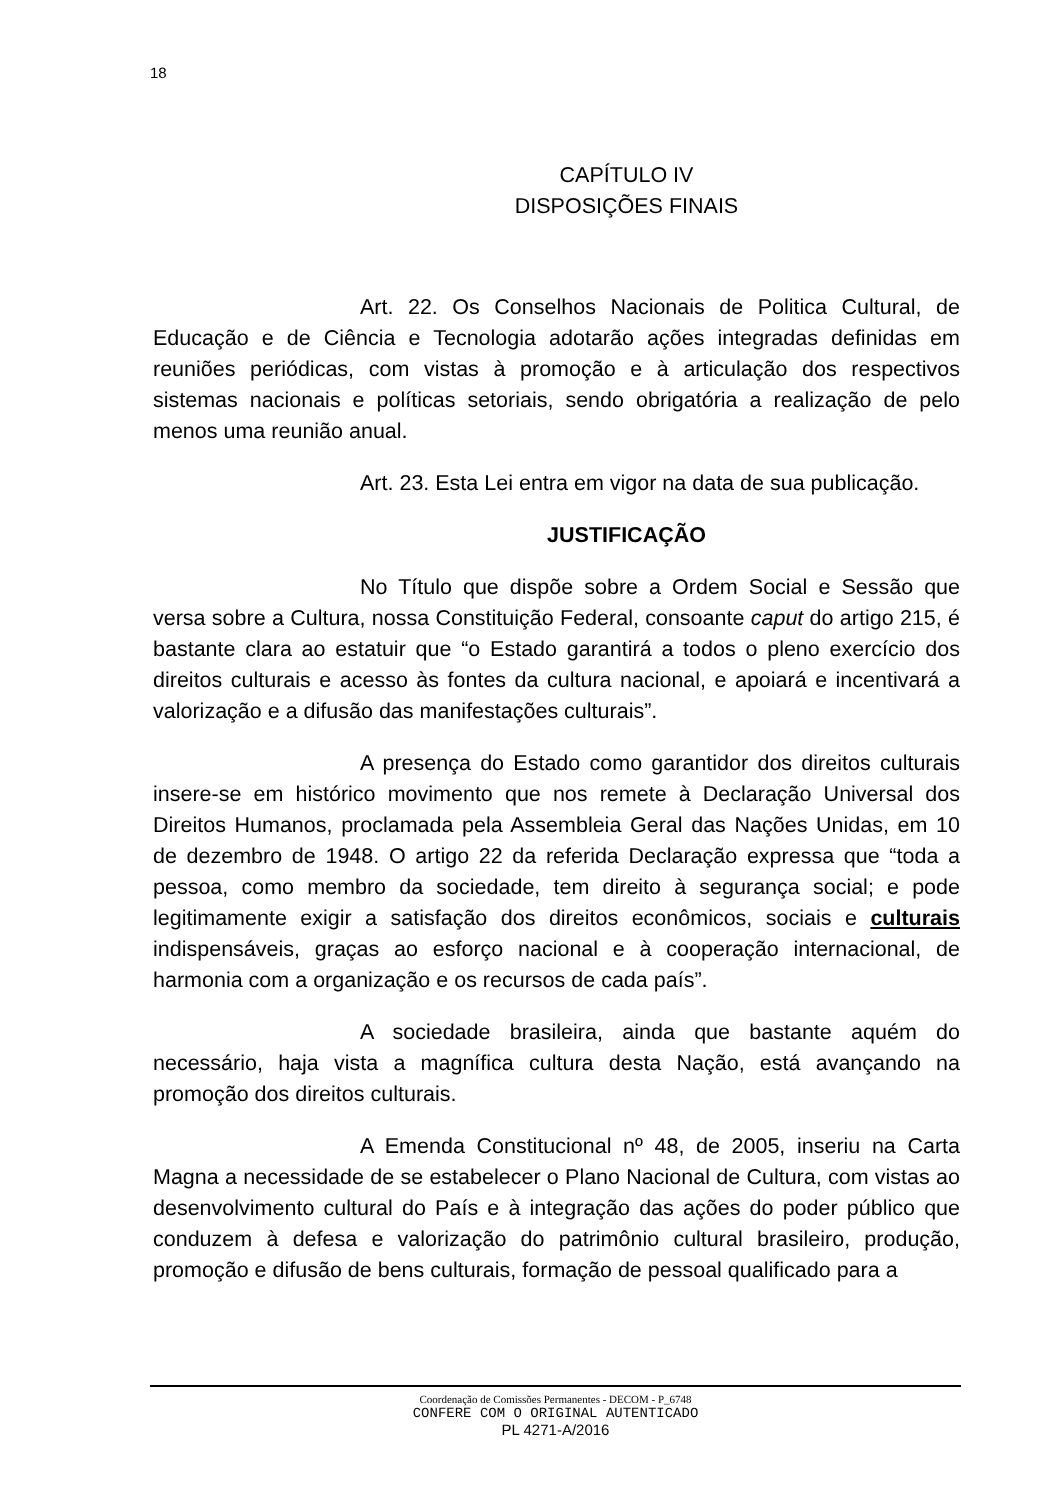18
CAPÍTULO IV
DISPOSIÇÕES FINAIS
Art. 22. Os Conselhos Nacionais de Politica Cultural, de Educação e de Ciência e Tecnologia adotarão ações integradas definidas em reuniões periódicas, com vistas à promoção e à articulação dos respectivos sistemas nacionais e políticas setoriais, sendo obrigatória a realização de pelo menos uma reunião anual.
Art. 23. Esta Lei entra em vigor na data de sua publicação.
JUSTIFICAÇÃO
No Título que dispõe sobre a Ordem Social e Sessão que versa sobre a Cultura, nossa Constituição Federal, consoante caput do artigo 215, é bastante clara ao estatuir que “o Estado garantirá a todos o pleno exercício dos direitos culturais e acesso às fontes da cultura nacional, e apoiará e incentivará a valorização e a difusão das manifestações culturais”.
A presença do Estado como garantidor dos direitos culturais insere-se em histórico movimento que nos remete à Declaração Universal dos Direitos Humanos, proclamada pela Assembleia Geral das Nações Unidas, em 10 de dezembro de 1948. O artigo 22 da referida Declaração expressa que “toda a pessoa, como membro da sociedade, tem direito à segurança social; e pode legitimamente exigir a satisfação dos direitos econômicos, sociais e culturais indispensáveis, graças ao esforço nacional e à cooperação internacional, de harmonia com a organização e os recursos de cada país”.
A sociedade brasileira, ainda que bastante aquém do necessário, haja vista a magnífica cultura desta Nação, está avançando na promoção dos direitos culturais.
A Emenda Constitucional nº 48, de 2005, inseriu na Carta Magna a necessidade de se estabelecer o Plano Nacional de Cultura, com vistas ao desenvolvimento cultural do País e à integração das ações do poder público que conduzem à defesa e valorização do patrimônio cultural brasileiro, produção, promoção e difusão de bens culturais, formação de pessoal qualificado para a
Coordenação de Comissões Permanentes - DECOM - P_6748
CONFERE COM O ORIGINAL AUTENTICADO
PL 4271-A/2016